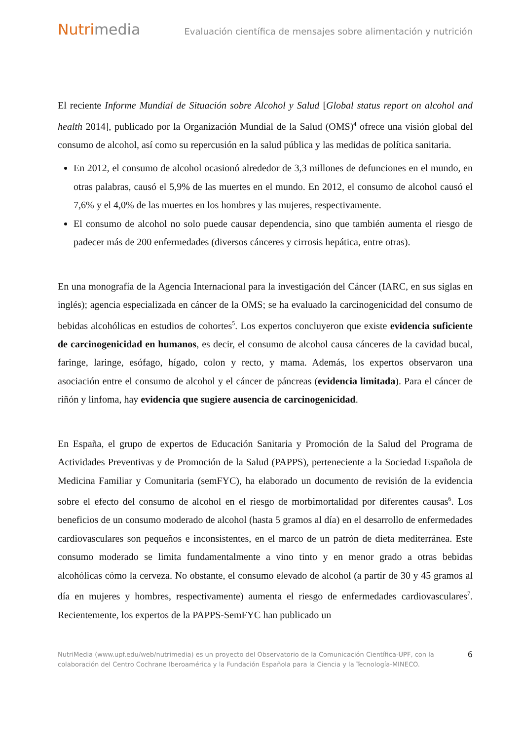Nutrimedia
Evaluación científica de mensajes sobre alimentación y nutrición
El reciente Informe Mundial de Situación sobre Alcohol y Salud [Global status report on alcohol and health 2014], publicado por la Organización Mundial de la Salud (OMS)<sup>4</sup> ofrece una visión global del consumo de alcohol, así como su repercusión en la salud pública y las medidas de política sanitaria.
En 2012, el consumo de alcohol ocasionó alrededor de 3,3 millones de defunciones en el mundo, en otras palabras, causó el 5,9% de las muertes en el mundo. En 2012, el consumo de alcohol causó el 7,6% y el 4,0% de las muertes en los hombres y las mujeres, respectivamente.
El consumo de alcohol no solo puede causar dependencia, sino que también aumenta el riesgo de padecer más de 200 enfermedades (diversos cánceres y cirrosis hepática, entre otras).
En una monografía de la Agencia Internacional para la investigación del Cáncer (IARC, en sus siglas en inglés); agencia especializada en cáncer de la OMS; se ha evaluado la carcinogenicidad del consumo de bebidas alcohólicas en estudios de cohortes<sup>5</sup>. Los expertos concluyeron que existe evidencia suficiente de carcinogenicidad en humanos, es decir, el consumo de alcohol causa cánceres de la cavidad bucal, faringe, laringe, esófago, hígado, colon y recto, y mama. Además, los expertos observaron una asociación entre el consumo de alcohol y el cáncer de páncreas (evidencia limitada). Para el cáncer de riñón y linfoma, hay evidencia que sugiere ausencia de carcinogenicidad.
En España, el grupo de expertos de Educación Sanitaria y Promoción de la Salud del Programa de Actividades Preventivas y de Promoción de la Salud (PAPPS), perteneciente a la Sociedad Española de Medicina Familiar y Comunitaria (semFYC), ha elaborado un documento de revisión de la evidencia sobre el efecto del consumo de alcohol en el riesgo de morbimortalidad por diferentes causas<sup>6</sup>. Los beneficios de un consumo moderado de alcohol (hasta 5 gramos al día) en el desarrollo de enfermedades cardiovasculares son pequeños e inconsistentes, en el marco de un patrón de dieta mediterránea. Este consumo moderado se limita fundamentalmente a vino tinto y en menor grado a otras bebidas alcohólicas cómo la cerveza. No obstante, el consumo elevado de alcohol (a partir de 30 y 45 gramos al día en mujeres y hombres, respectivamente) aumenta el riesgo de enfermedades cardiovasculares<sup>7</sup>. Recientemente, los expertos de la PAPPS-SemFYC han publicado un
NutriMedia (www.upf.edu/web/nutrimedia) es un proyecto del Observatorio de la Comunicación Científica-UPF, con la colaboración del Centro Cochrane Iberoamérica y la Fundación Española para la Ciencia y la Tecnología-MINECO.
6